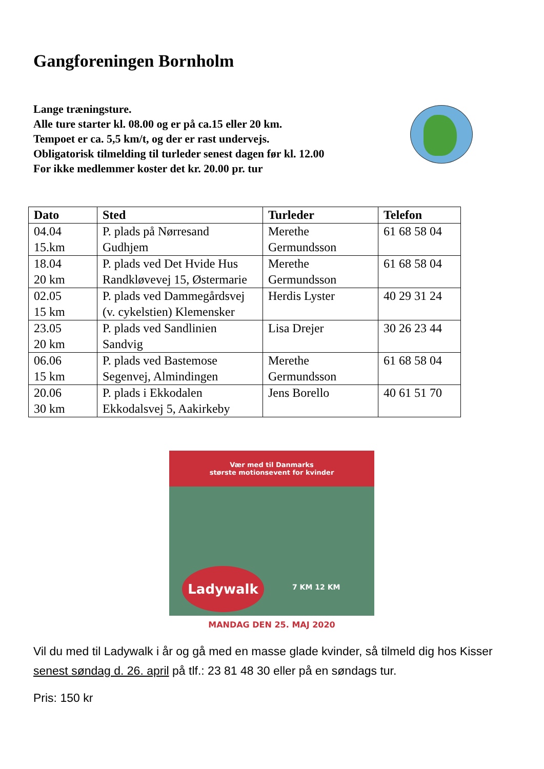Gangforeningen Bornholm
Lange træningsture.
Alle ture starter kl. 08.00 og er på ca.15 eller 20 km.
Tempoet er ca. 5,5 km/t, og der er rast undervejs.
Obligatorisk tilmelding til turleder senest dagen før kl. 12.00
For ikke medlemmer koster det kr. 20.00 pr. tur
| Dato | Sted | Turleder | Telefon |
| --- | --- | --- | --- |
| 04.04 15.km | P. plads på Nørresand Gudhjem | Merethe Germundsson | 61 68 58 04 |
| 18.04 20 km | P. plads ved Det Hvide Hus Randkløvevej 15, Østermarie | Merethe Germundsson | 61 68 58 04 |
| 02.05 15 km | P. plads ved Dammegårdsvej (v. cykelstien) Klemensker | Herdis Lyster | 40 29 31 24 |
| 23.05 20 km | P. plads ved Sandlinien Sandvig | Lisa Drejer | 30 26 23 44 |
| 06.06 15 km | P. plads ved Bastemose Segenvej, Almindingen | Merethe Germundsson | 61 68 58 04 |
| 20.06 30 km | P. plads i Ekkodalen Ekkodalsvej 5, Aakirkeby | Jens Borello | 40 61 51 70 |
Vær med til Danmarks
største motionsevent for kvinder
Ladywalk
7 KM 12 KM
MANDAG DEN 25. MAJ 2020
Vil du med til Ladywalk i år og gå med en masse glade kvinder, så tilmeld dig hos Kisser senest søndag d. 26. april på tlf.: 23 81 48 30 eller på en søndags tur.
Pris: 150 kr